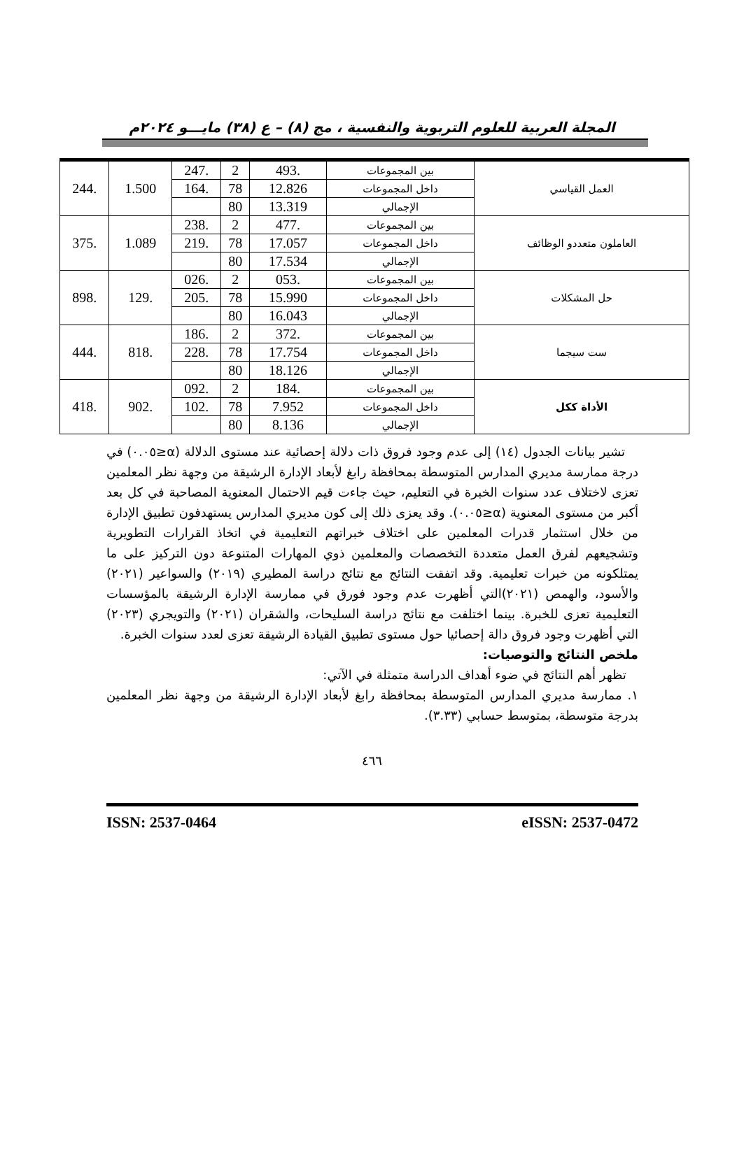المجلة العربية للعلوم التربوية والنفسية ، مج (٨) – ع (٣٨) مايـــو ٢٠٢٤م
| العمل القياسي | بين المجموعات | .493 | 2 | .247 | 1.500 | .244 |
| | داخل المجموعات | 12.826 | 78 | .164 | | |
| | الإجمالي | 13.319 | 80 | | | |
| العاملون متعددو الوظائف | بين المجموعات | .477 | 2 | .238 | 1.089 | .375 |
| | داخل المجموعات | 17.057 | 78 | .219 | | |
| | الإجمالي | 17.534 | 80 | | | |
| حل المشكلات | بين المجموعات | .053 | 2 | .026 | .129 | .898 |
| | داخل المجموعات | 15.990 | 78 | .205 | | |
| | الإجمالي | 16.043 | 80 | | | |
| ست سيجما | بين المجموعات | .372 | 2 | .186 | .818 | .444 |
| | داخل المجموعات | 17.754 | 78 | .228 | | |
| | الإجمالي | 18.126 | 80 | | | |
| الأداة ككل | بين المجموعات | .184 | 2 | .092 | .902 | .418 |
| | داخل المجموعات | 7.952 | 78 | .102 | | |
| | الإجمالي | 8.136 | 80 | | | |
تشير بيانات الجدول (١٤) إلى عدم وجود فروق ذات دلالة إحصائية عند مستوى الدلالة (α≤٠.٠٥) في درجة ممارسة مديري المدارس المتوسطة بمحافظة رابغ لأبعاد الإدارة الرشيقة من وجهة نظر المعلمين تعزى لاختلاف عدد سنوات الخبرة في التعليم، حيث جاءت قيم الاحتمال المعنوية المصاحبة في كل بعد أكبر من مستوى المعنوية (α≤٠.٠٥). وقد يعزى ذلك إلى كون مديري المدارس يستهدفون تطبيق الإدارة من خلال استثمار قدرات المعلمين على اختلاف خبراتهم التعليمية في اتخاذ القرارات التطويرية وتشجيعهم لفرق العمل متعددة التخصصات والمعلمين ذوي المهارات المتنوعة دون التركيز على ما يمتلكونه من خبرات تعليمية. وقد اتفقت النتائج مع نتائج دراسة المطيري (٢٠١٩) والسواعير (٢٠٢١) والأسود، والهمص (٢٠٢١)التي أظهرت عدم وجود فورق في ممارسة الإدارة الرشيقة بالمؤسسات التعليمية تعزى للخبرة. بينما اختلفت مع نتائج دراسة السليحات، والشقران (٢٠٢١) والتويجري (٢٠٢٣) التي أظهرت وجود فروق دالة إحصائيا حول مستوى تطبيق القيادة الرشيقة تعزى لعدد سنوات الخبرة.
ملخص النتائج والتوصيات:
تظهر أهم النتائج في ضوء أهداف الدراسة متمثلة في الآتي:
١. ممارسة مديري المدارس المتوسطة بمحافظة رابغ لأبعاد الإدارة الرشيقة من وجهة نظر المعلمين بدرجة متوسطة، بمتوسط حسابي (٣.٣٣).
٤٦٦
ISSN: 2537-0464 eISSN: 2537-0472